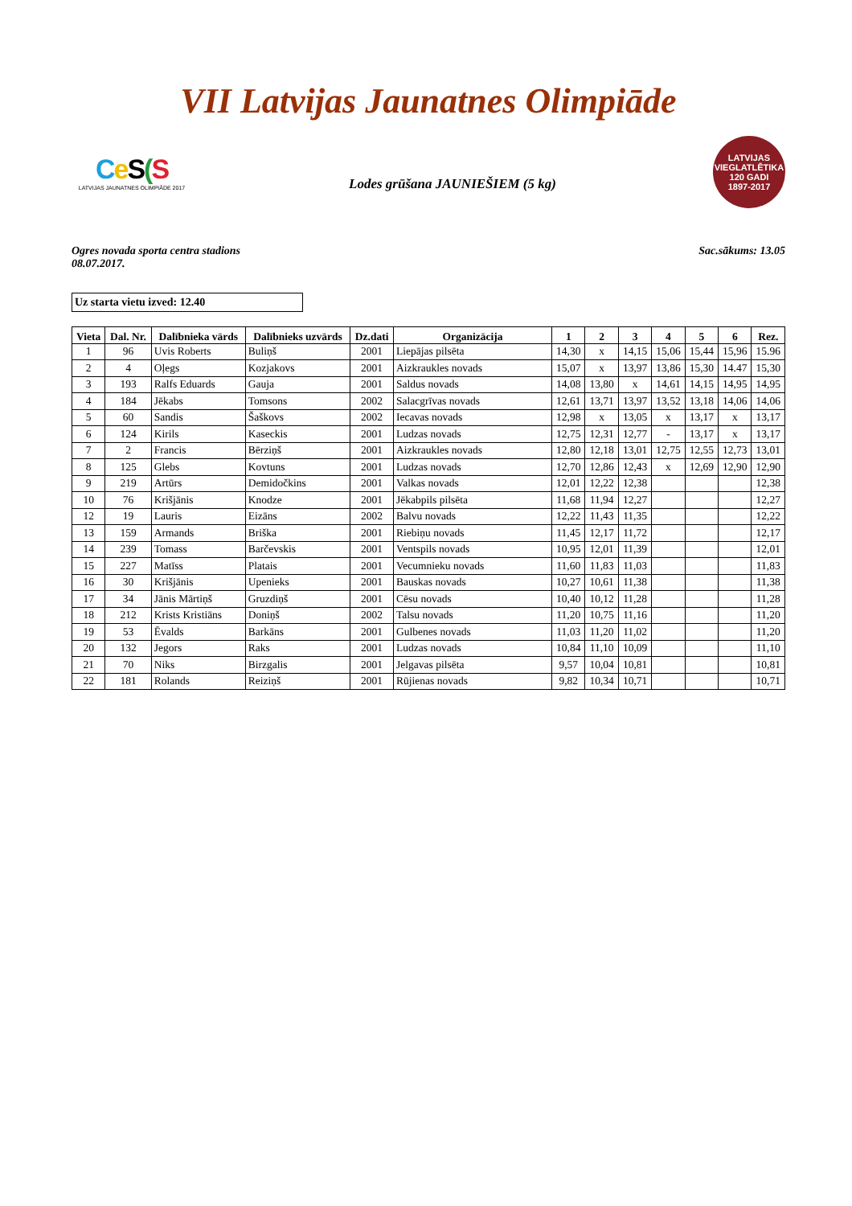VII Latvijas Jaunatnes Olimpiāde
Ce S(S
LATVIJAS JAUNATNES OLIMPIĀDE 2017
Lodes grūšana JAUNIEŠIEM (5 kg)
LATVIJAS VIEGLATLĒTIKA
120 GADI
1897-2017
Ogres novada sporta centra stadions
08.07.2017.
Sac.sākums: 13.05
Uz starta vietu izved: 12.40
| Vieta | Dal. Nr. | Dalībnieka vārds | Dalībnieks uzvārds | Dz.dati | Organizācija | 1 | 2 | 3 | 4 | 5 | 6 | Rez. |
| --- | --- | --- | --- | --- | --- | --- | --- | --- | --- | --- | --- | --- |
| 1 | 96 | Uvis Roberts | Buliņš | 2001 | Liepājas pilsēta | 14,30 | x | 14,15 | 15,06 | 15,44 | 15,96 | 15.96 |
| 2 | 4 | Oļegs | Kozjakovs | 2001 | Aizkraukles novads | 15,07 | x | 13,97 | 13,86 | 15,30 | 14.47 | 15,30 |
| 3 | 193 | Ralfs Eduards | Gauja | 2001 | Saldus novads | 14,08 | 13,80 | x | 14,61 | 14,15 | 14,95 | 14,95 |
| 4 | 184 | Jēkabs | Tomsons | 2002 | Salacgrīvas novads | 12,61 | 13,71 | 13,97 | 13,52 | 13,18 | 14,06 | 14,06 |
| 5 | 60 | Sandis | Šaškovs | 2002 | Iecavas novads | 12,98 | x | 13,05 | x | 13,17 | x | 13,17 |
| 6 | 124 | Kirils | Kaseckis | 2001 | Ludzas novads | 12,75 | 12,31 | 12,77 | - | 13,17 | x | 13,17 |
| 7 | 2 | Francis | Bērziņš | 2001 | Aizkraukles novads | 12,80 | 12,18 | 13,01 | 12,75 | 12,55 | 12,73 | 13,01 |
| 8 | 125 | Glebs | Kovtuns | 2001 | Ludzas novads | 12,70 | 12,86 | 12,43 | x | 12,69 | 12,90 | 12,90 |
| 9 | 219 | Artūrs | Demidočkins | 2001 | Valkas novads | 12,01 | 12,22 | 12,38 | | | | 12,38 |
| 10 | 76 | Krišjānis | Knodze | 2001 | Jēkabpils pilsēta | 11,68 | 11,94 | 12,27 | | | | 12,27 |
| 12 | 19 | Lauris | Eizāns | 2002 | Balvu novads | 12,22 | 11,43 | 11,35 | | | | 12,22 |
| 13 | 159 | Armands | Briška | 2001 | Riebiņu novads | 11,45 | 12,17 | 11,72 | | | | 12,17 |
| 14 | 239 | Tomass | Barčevskis | 2001 | Ventspils novads | 10,95 | 12,01 | 11,39 | | | | 12,01 |
| 15 | 227 | Matīss | Platais | 2001 | Vecumnieku novads | 11,60 | 11,83 | 11,03 | | | | 11,83 |
| 16 | 30 | Krišjānis | Upenieks | 2001 | Bauskas novads | 10,27 | 10,61 | 11,38 | | | | 11,38 |
| 17 | 34 | Jānis Mārtiņš | Gruzdiņš | 2001 | Cēsu novads | 10,40 | 10,12 | 11,28 | | | | 11,28 |
| 18 | 212 | Krists Kristiāns | Doniņš | 2002 | Talsu novads | 11,20 | 10,75 | 11,16 | | | | 11,20 |
| 19 | 53 | Ēvalds | Barkāns | 2001 | Gulbenes novads | 11,03 | 11,20 | 11,02 | | | | 11,20 |
| 20 | 132 | Jegors | Raks | 2001 | Ludzas novads | 10,84 | 11,10 | 10,09 | | | | 11,10 |
| 21 | 70 | Niks | Birzgalis | 2001 | Jelgavas pilsēta | 9,57 | 10,04 | 10,81 | | | | 10,81 |
| 22 | 181 | Rolands | Reiziņš | 2001 | Rūjienas novads | 9,82 | 10,34 | 10,71 | | | | 10,71 |